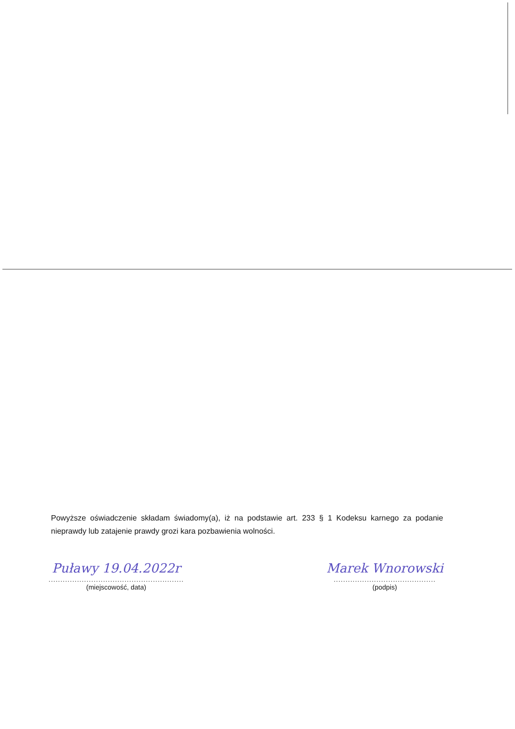Powyższe oświadczenie składam świadomy(a), iż na podstawie art. 233 § 1 Kodeksu karnego za podanie nieprawdy lub zatajenie prawdy grozi kara pozbawienia wolności.
Puławy 19.04.2022r
.........................................................
(miejscowość, data)
Marek Wnorowski
...........................................
(podpis)